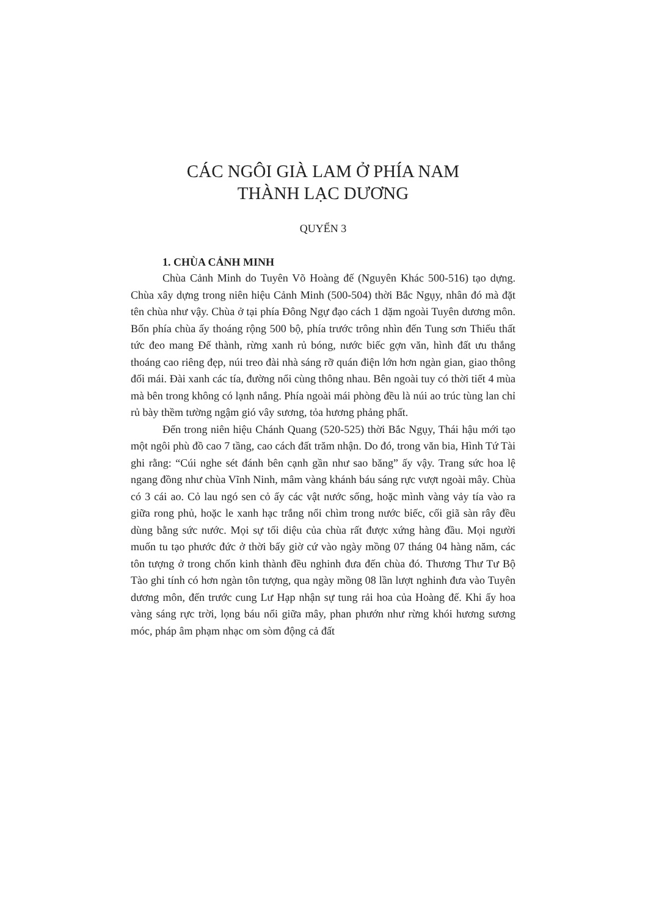CÁC NGÔI GIÀ LAM Ở PHÍA NAM
THÀNH LẠC DƯƠNG
QUYỂN 3
1. CHÙA CẢNH MINH
Chùa Cảnh Minh do Tuyên Võ Hoàng đế (Nguyên Khác 500-516) tạo dựng. Chùa xây dựng trong niên hiệu Cảnh Minh (500-504) thời Bắc Ngụy, nhân đó mà đặt tên chùa như vậy. Chùa ở tại phía Đông Ngự đạo cách 1 dặm ngoài Tuyên dương môn. Bốn phía chùa ấy thoáng rộng 500 bộ, phía trước trông nhìn đến Tung sơn Thiếu thất tức đeo mang Đế thành, rừng xanh rủ bóng, nước biếc gợn văn, hình đất ưu thắng thoáng cao riêng đẹp, núi treo đài nhà sáng rỡ quán điện lớn hơn ngàn gian, giao thông đối mái. Đài xanh các tía, đường nổi cùng thông nhau. Bên ngoài tuy có thời tiết 4 mùa mà bên trong không có lạnh nắng. Phía ngoài mái phòng đều là núi ao trúc tùng lan chỉ rủ bày thềm tường ngậm gió vây sương, tỏa hương phảng phất.
Đến trong niên hiệu Chánh Quang (520-525) thời Bắc Ngụy, Thái hậu mới tạo một ngôi phù đồ cao 7 tầng, cao cách đất trăm nhận. Do đó, trong văn bia, Hình Tứ Tài ghi rằng: “Cúi nghe sét đánh bên cạnh gần như sao băng” ấy vậy. Trang sức hoa lệ ngang đồng như chùa Vĩnh Ninh, mâm vàng khánh báu sáng rực vượt ngoài mây. Chùa có 3 cái ao. Cỏ lau ngó sen cỏ ấy các vật nước sống, hoặc mình vàng vảy tía vào ra giữa rong phủ, hoặc le xanh hạc trắng nổi chìm trong nước biếc, cối giã sàn rây đều dùng bằng sức nước. Mọi sự tối diệu của chùa rất được xứng hàng đầu. Mọi người muốn tu tạo phước đức ở thời bấy giờ cứ vào ngày mồng 07 tháng 04 hàng năm, các tôn tượng ở trong chốn kinh thành đều nghinh đưa đến chùa đó. Thương Thư Tư Bộ Tào ghi tính có hơn ngàn tôn tượng, qua ngày mồng 08 lần lượt nghinh đưa vào Tuyên dương môn, đến trước cung Lư Hạp nhận sự tung rải hoa của Hoàng đế. Khi ấy hoa vàng sáng rực trời, lọng báu nổi giữa mây, phan phướn như rừng khói hương sương móc, pháp âm phạm nhạc om sòm động cả đất